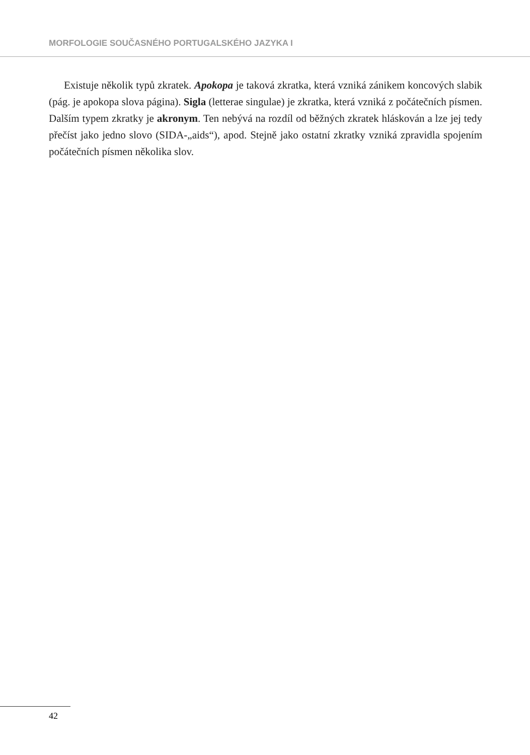MORFOLOGIE SOUČASNÉHO PORTUGALSKÉHO JAZYKA I
Existuje několik typů zkratek. Apokopa je taková zkratka, která vzniká zánikem koncových slabik (pág. je apokopa slova página). Sigla (letterae singulae) je zkratka, která vzniká z počátečních písmen. Dalším typem zkratky je akronym. Ten nebývá na rozdíl od běžných zkratek hláskován a lze jej tedy přečíst jako jedno slovo (SIDA-„aids“), apod. Stejně jako ostatní zkratky vzniká zpravidla spojením počátečních písmen několika slov.
42